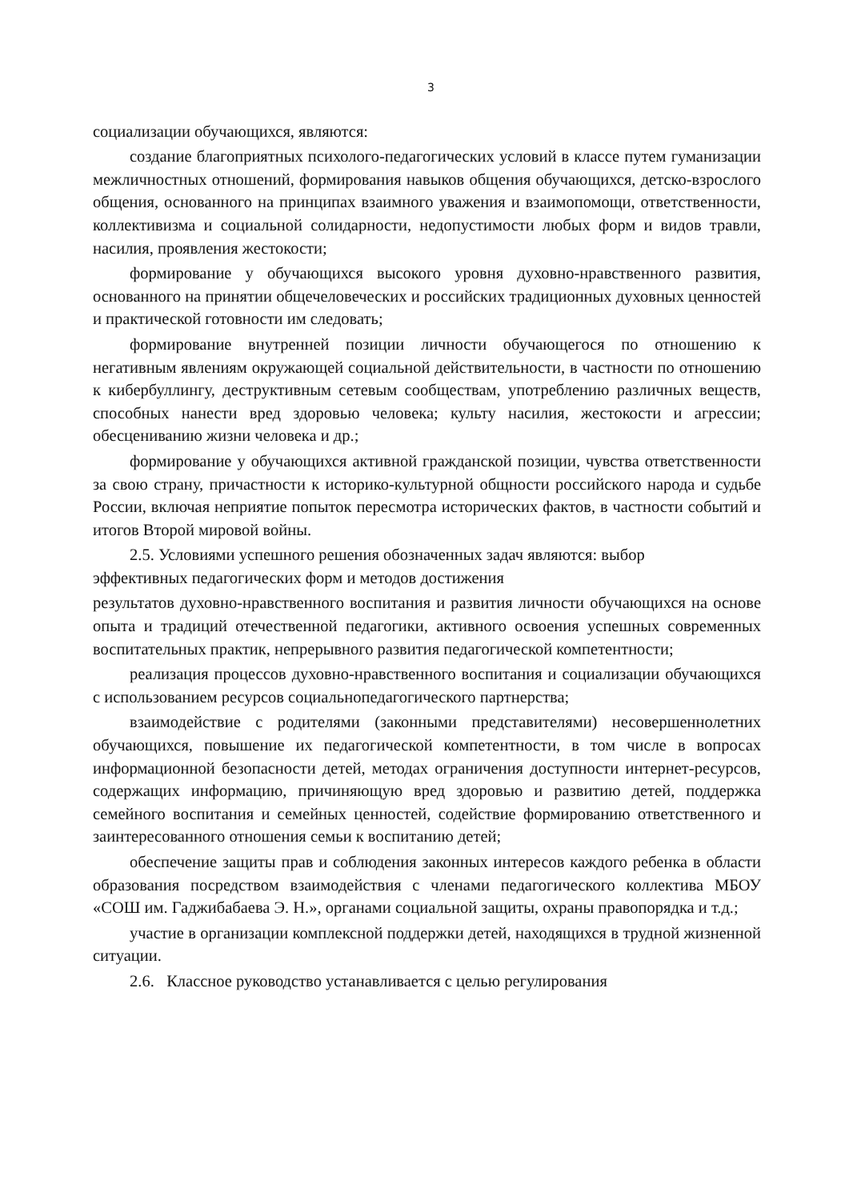3
социализации обучающихся, являются:
создание благоприятных психолого-педагогических условий в классе путем гуманизации межличностных отношений, формирования навыков общения обучающихся, детско-взрослого общения, основанного на принципах взаимного уважения и взаимопомощи, ответственности, коллективизма и социальной солидарности, недопустимости любых форм и видов травли, насилия, проявления жестокости;
формирование у обучающихся высокого уровня духовно-нравственного развития, основанного на принятии общечеловеческих и российских традиционных духовных ценностей и практической готовности им следовать;
формирование внутренней позиции личности обучающегося по отношению к негативным явлениям окружающей социальной действительности, в частности по отношению к кибербуллингу, деструктивным сетевым сообществам, употреблению различных веществ, способных нанести вред здоровью человека; культу насилия, жестокости и агрессии; обесцениванию жизни человека и др.;
формирование у обучающихся активной гражданской позиции, чувства ответственности за свою страну, причастности к историко-культурной общности российского народа и судьбе России, включая неприятие попыток пересмотра исторических фактов, в частности событий и итогов Второй мировой войны.
2.5. Условиями успешного решения обозначенных задач являются: выбор
эффективных педагогических форм и методов достижения
результатов духовно-нравственного воспитания и развития личности обучающихся на основе опыта и традиций отечественной педагогики, активного освоения успешных современных воспитательных практик, непрерывного развития педагогической компетентности;
реализация процессов духовно-нравственного воспитания и социализации обучающихся с использованием ресурсов социальнопедагогического партнерства;
взаимодействие с родителями (законными представителями) несовершеннолетних обучающихся, повышение их педагогической компетентности, в том числе в вопросах информационной безопасности детей, методах ограничения доступности интернет-ресурсов, содержащих информацию, причиняющую вред здоровью и развитию детей, поддержка семейного воспитания и семейных ценностей, содействие формированию ответственного и заинтересованного отношения семьи к воспитанию детей;
обеспечение защиты прав и соблюдения законных интересов каждого ребенка в области образования посредством взаимодействия с членами педагогического коллектива МБОУ «СОШ им. Гаджибабаева Э. Н.», органами социальной защиты, охраны правопорядка и т.д.;
участие в организации комплексной поддержки детей, находящихся в трудной жизненной ситуации.
2.6. Классное руководство устанавливается с целью регулирования